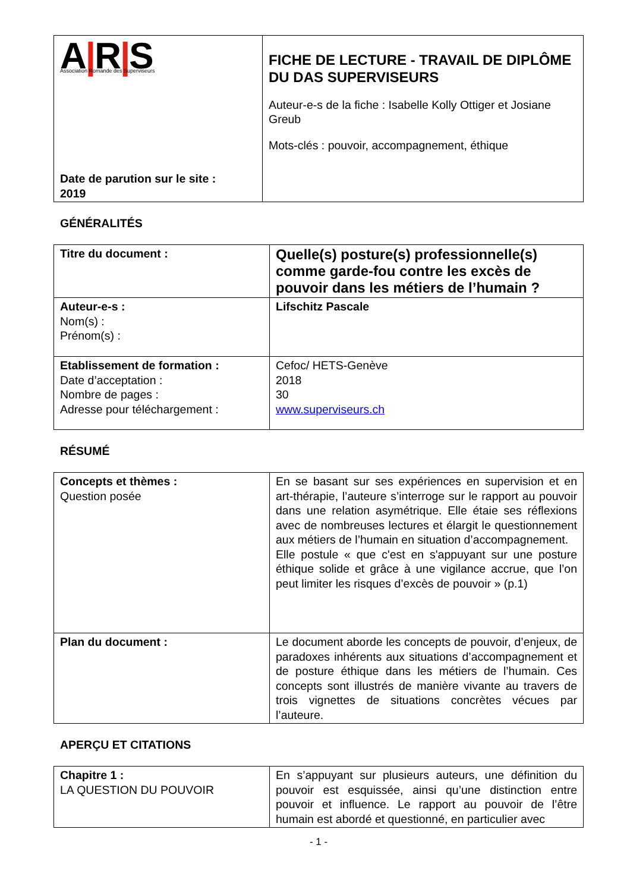| A / R / S Association Romande des Superviseurs Date de parution sur le site : 2019 | FICHE DE LECTURE - TRAVAIL DE DIPLÔME DU DAS SUPERVISEURS Auteur-e-s de la fiche : Isabelle Kolly Ottiger et Josiane Greub Mots-clés : pouvoir, accompagnement, éthique |
GÉNÉRALITÉS
| Titre du document : | Quelle(s) posture(s) professionnelle(s) comme garde-fou contre les excès de pouvoir dans les métiers de l’humain ? |
| Auteur-e-s : Nom(s) : Prénom(s) : | Lifschitz Pascale |
| Etablissement de formation : Date d’acceptation : Nombre de pages : Adresse pour téléchargement : | Cefoc/ HETS-Genève 2018 30 www.superviseurs.ch |
RÉSUMÉ
| Concepts et thèmes : Question posée | En se basant sur ses expériences en supervision et en art-thérapie, l’auteure s’interroge sur le rapport au pouvoir dans une relation asymétrique. Elle étaie ses réflexions avec de nombreuses lectures et élargit le questionnement aux métiers de l’humain en situation d’accompagnement. Elle postule « que c'est en s'appuyant sur une posture éthique solide et grâce à une vigilance accrue, que l’on peut limiter les risques d’excès de pouvoir » (p.1) |
| Plan du document : | Le document aborde les concepts de pouvoir, d’enjeux, de paradoxes inhérents aux situations d’accompagnement et de posture éthique dans les métiers de l’humain. Ces concepts sont illustrés de manière vivante au travers de trois vignettes de situations concrètes vécues par l’auteure. |
APERÇU ET CITATIONS
| Chapitre 1 : LA QUESTION DU POUVOIR | En s’appuyant sur plusieurs auteurs, une définition du pouvoir est esquissée, ainsi qu’une distinction entre pouvoir et influence. Le rapport au pouvoir de l’être humain est abordé et questionné, en particulier avec |
- 1 -